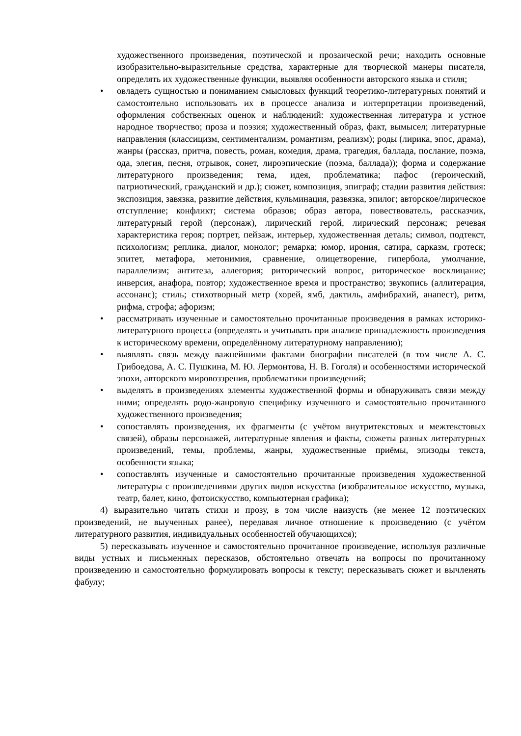художественного произведения, поэтической и прозаической речи; находить основные изобразительно-выразительные средства, характерные для творческой манеры писателя, определять их художественные функции, выявляя особенности авторского языка и стиля;
• овладеть сущностью и пониманием смысловых функций теоретико-литературных понятий и самостоятельно использовать их в процессе анализа и интерпретации произведений, оформления собственных оценок и наблюдений: художественная литература и устное народное творчество; проза и поэзия; художественный образ, факт, вымысел; литературные направления (классицизм, сентиментализм, романтизм, реализм); роды (лирика, эпос, драма), жанры (рассказ, притча, повесть, роман, комедия, драма, трагедия, баллада, послание, поэма, ода, элегия, песня, отрывок, сонет, лироэпические (поэма, баллада)); форма и содержание литературного произведения; тема, идея, проблематика; пафос (героический, патриотический, гражданский и др.); сюжет, композиция, эпиграф; стадии развития действия: экспозиция, завязка, развитие действия, кульминация, развязка, эпилог; авторское/лирическое отступление; конфликт; система образов; образ автора, повествователь, рассказчик, литературный герой (персонаж), лирический герой, лирический персонаж; речевая характеристика героя; портрет, пейзаж, интерьер, художественная деталь; символ, подтекст, психологизм; реплика, диалог, монолог; ремарка; юмор, ирония, сатира, сарказм, гротеск; эпитет, метафора, метонимия, сравнение, олицетворение, гипербола, умолчание, параллелизм; антитеза, аллегория; риторический вопрос, риторическое восклицание; инверсия, анафора, повтор; художественное время и пространство; звукопись (аллитерация, ассонанс); стиль; стихотворный метр (хорей, ямб, дактиль, амфибрахий, анапест), ритм, рифма, строфа; афоризм;
• рассматривать изученные и самостоятельно прочитанные произведения в рамках историко-литературного процесса (определять и учитывать при анализе принадлежность произведения к историческому времени, определённому литературному направлению);
• выявлять связь между важнейшими фактами биографии писателей (в том числе А. С. Грибоедова, А. С. Пушкина, М. Ю. Лермонтова, Н. В. Гоголя) и особенностями исторической эпохи, авторского мировоззрения, проблематики произведений;
• выделять в произведениях элементы художественной формы и обнаруживать связи между ними; определять родо-жанровую специфику изученного и самостоятельно прочитанного художественного произведения;
• сопоставлять произведения, их фрагменты (с учётом внутритекстовых и межтекстовых связей), образы персонажей, литературные явления и факты, сюжеты разных литературных произведений, темы, проблемы, жанры, художественные приёмы, эпизоды текста, особенности языка;
• сопоставлять изученные и самостоятельно прочитанные произведения художественной литературы с произведениями других видов искусства (изобразительное искусство, музыка, театр, балет, кино, фотоискусство, компьютерная графика);
4) выразительно читать стихи и прозу, в том числе наизусть (не менее 12 поэтических произведений, не выученных ранее), передавая личное отношение к произведению (с учётом литературного развития, индивидуальных особенностей обучающихся);
5) пересказывать изученное и самостоятельно прочитанное произведение, используя различные виды устных и письменных пересказов, обстоятельно отвечать на вопросы по прочитанному произведению и самостоятельно формулировать вопросы к тексту; пересказывать сюжет и вычленять фабулу;